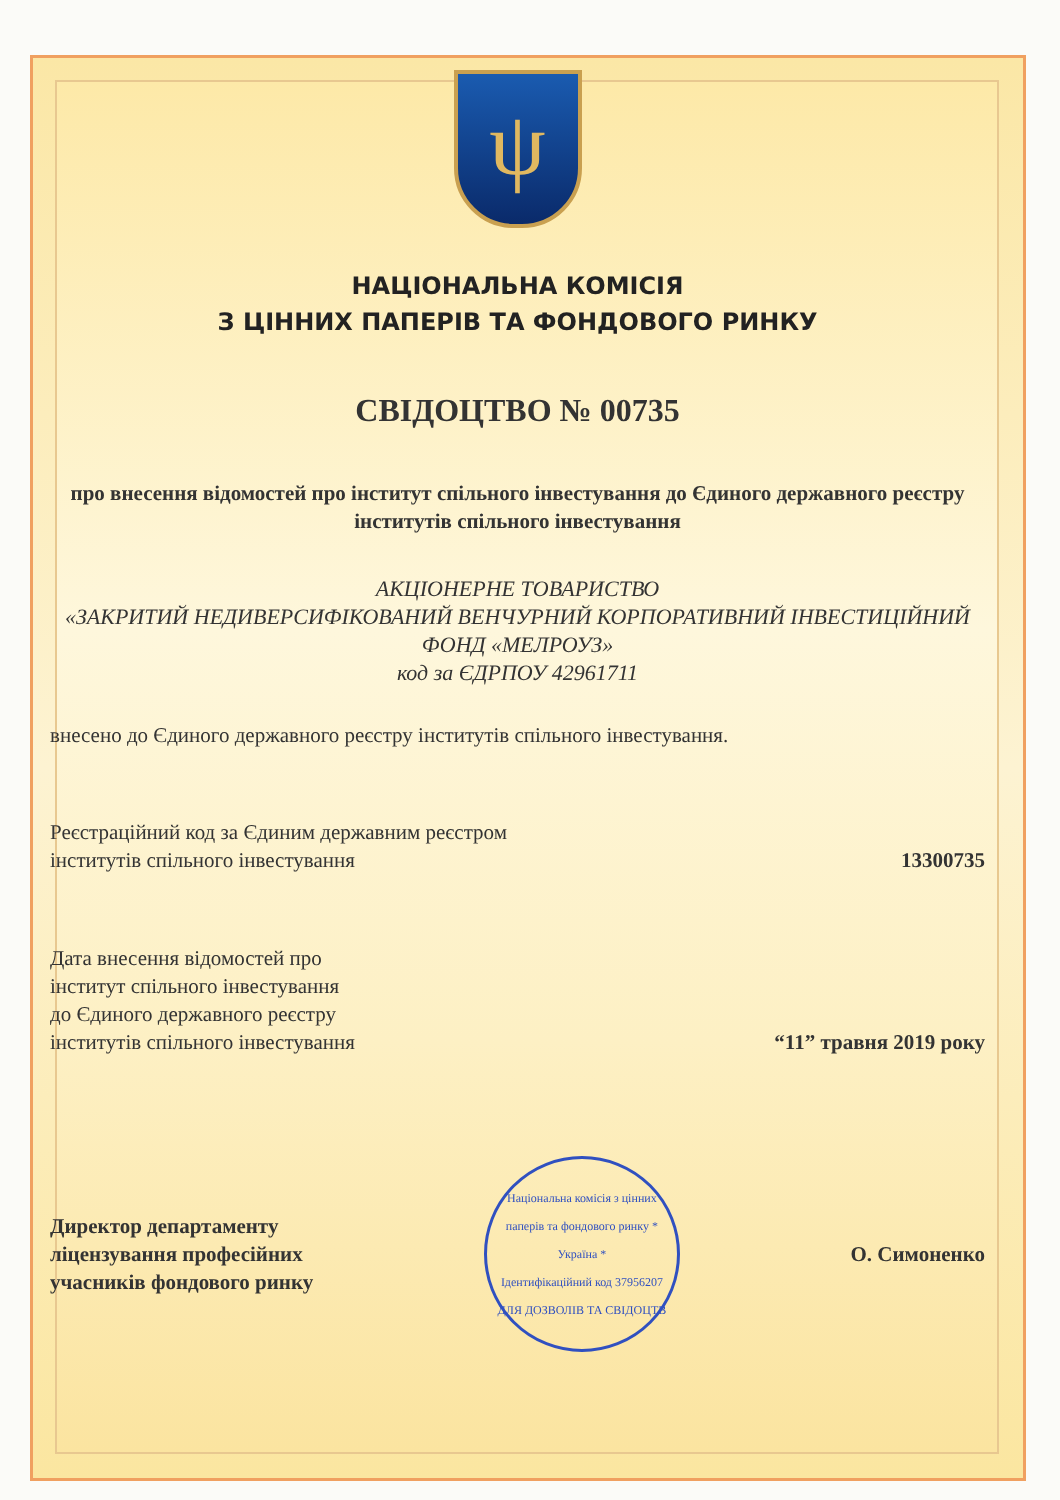ψ
НАЦІОНАЛЬНА КОМІСІЯ
З ЦІННИХ ПАПЕРІВ ТА ФОНДОВОГО РИНКУ
СВІДОЦТВО № 00735
про внесення відомостей про інститут спільного інвестування до Єдиного державного реєстру інститутів спільного інвестування
АКЦІОНЕРНЕ ТОВАРИСТВО
«ЗАКРИТИЙ НЕДИВЕРСИФІКОВАНИЙ ВЕНЧУРНИЙ КОРПОРАТИВНИЙ ІНВЕСТИЦІЙНИЙ ФОНД «МЕЛРОУЗ»
код за ЄДРПОУ 42961711
внесено до Єдиного державного реєстру інститутів спільного інвестування.
Реєстраційний код за Єдиним державним реєстром
інститутів спільного інвестування
13300735
Дата внесення відомостей про
інститут спільного інвестування
до Єдиного державного реєстру
інститутів спільного інвестування
“11” травня 2019 року
Директор департаменту
ліцензування професійних
учасників фондового ринку
Національна комісія з цінних паперів та фондового ринку * Україна *
Ідентифікаційний код 37956207
ДЛЯ ДОЗВОЛІВ ТА СВІДОЦТВ
О. Симоненко